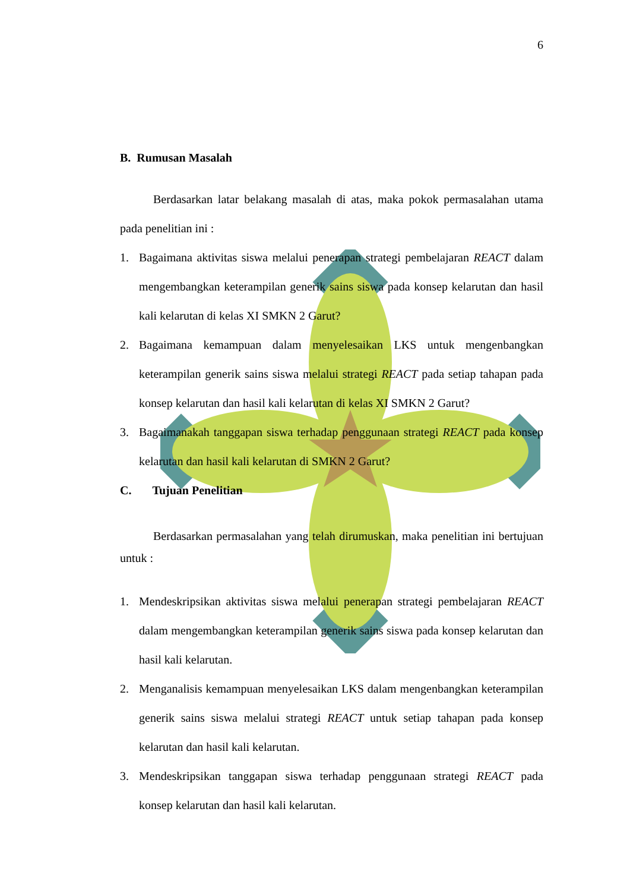6
B. Rumusan Masalah
Berdasarkan latar belakang masalah di atas, maka pokok permasalahan utama pada penelitian ini :
1. Bagaimana aktivitas siswa melalui penerapan strategi pembelajaran REACT dalam mengembangkan keterampilan generik sains siswa pada konsep kelarutan dan hasil kali kelarutan di kelas XI SMKN 2 Garut?
2. Bagaimana kemampuan dalam menyelesaikan LKS untuk mengenbangkan keterampilan generik sains siswa melalui strategi REACT pada setiap tahapan pada konsep kelarutan dan hasil kali kelarutan di kelas XI SMKN 2 Garut?
3. Bagaimanakah tanggapan siswa terhadap penggunaan strategi REACT pada konsep kelarutan dan hasil kali kelarutan di SMKN 2 Garut?
C. Tujuan Penelitian
Berdasarkan permasalahan yang telah dirumuskan, maka penelitian ini bertujuan untuk :
1. Mendeskripsikan aktivitas siswa melalui penerapan strategi pembelajaran REACT dalam mengembangkan keterampilan generik sains siswa pada konsep kelarutan dan hasil kali kelarutan.
2. Menganalisis kemampuan menyelesaikan LKS dalam mengenbangkan keterampilan generik sains siswa melalui strategi REACT untuk setiap tahapan pada konsep kelarutan dan hasil kali kelarutan.
3. Mendeskripsikan tanggapan siswa terhadap penggunaan strategi REACT pada konsep kelarutan dan hasil kali kelarutan.